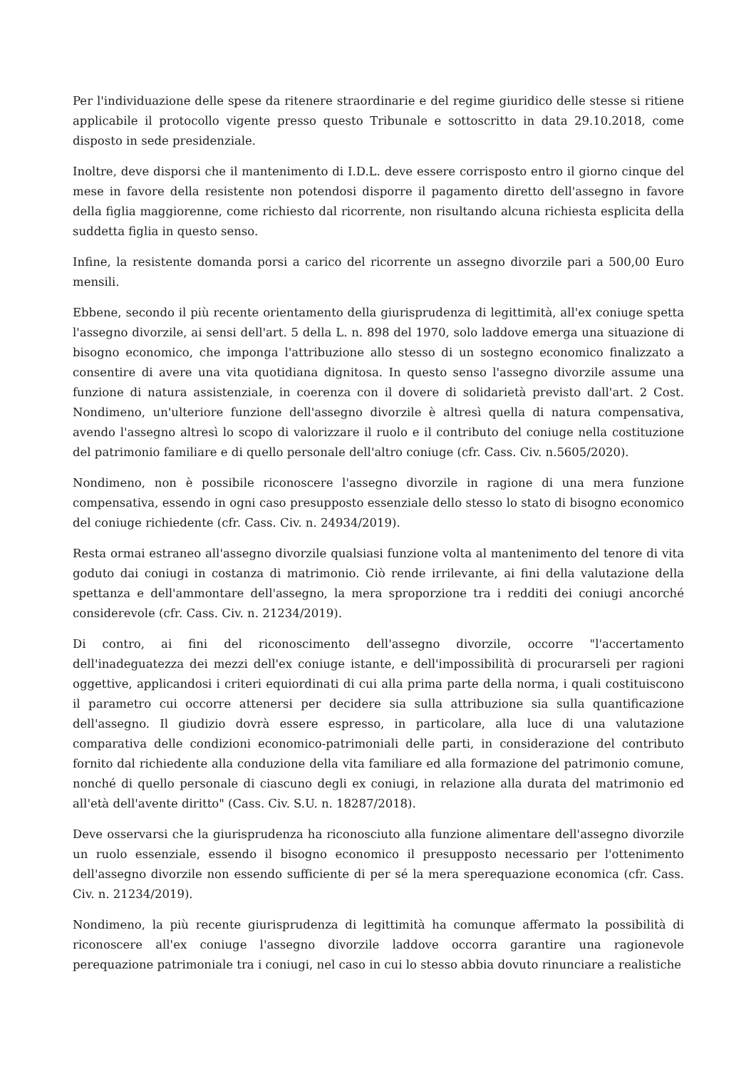Per l'individuazione delle spese da ritenere straordinarie e del regime giuridico delle stesse si ritiene applicabile il protocollo vigente presso questo Tribunale e sottoscritto in data 29.10.2018, come disposto in sede presidenziale.
Inoltre, deve disporsi che il mantenimento di I.D.L. deve essere corrisposto entro il giorno cinque del mese in favore della resistente non potendosi disporre il pagamento diretto dell'assegno in favore della figlia maggiorenne, come richiesto dal ricorrente, non risultando alcuna richiesta esplicita della suddetta figlia in questo senso.
Infine, la resistente domanda porsi a carico del ricorrente un assegno divorzile pari a 500,00 Euro mensili.
Ebbene, secondo il più recente orientamento della giurisprudenza di legittimità, all'ex coniuge spetta l'assegno divorzile, ai sensi dell'art. 5 della L. n. 898 del 1970, solo laddove emerga una situazione di bisogno economico, che imponga l'attribuzione allo stesso di un sostegno economico finalizzato a consentire di avere una vita quotidiana dignitosa. In questo senso l'assegno divorzile assume una funzione di natura assistenziale, in coerenza con il dovere di solidarietà previsto dall'art. 2 Cost. Nondimeno, un'ulteriore funzione dell'assegno divorzile è altresì quella di natura compensativa, avendo l'assegno altresì lo scopo di valorizzare il ruolo e il contributo del coniuge nella costituzione del patrimonio familiare e di quello personale dell'altro coniuge (cfr. Cass. Civ. n.5605/2020).
Nondimeno, non è possibile riconoscere l'assegno divorzile in ragione di una mera funzione compensativa, essendo in ogni caso presupposto essenziale dello stesso lo stato di bisogno economico del coniuge richiedente (cfr. Cass. Civ. n. 24934/2019).
Resta ormai estraneo all'assegno divorzile qualsiasi funzione volta al mantenimento del tenore di vita goduto dai coniugi in costanza di matrimonio. Ciò rende irrilevante, ai fini della valutazione della spettanza e dell'ammontare dell'assegno, la mera sproporzione tra i redditi dei coniugi ancorché considerevole (cfr. Cass. Civ. n. 21234/2019).
Di contro, ai fini del riconoscimento dell'assegno divorzile, occorre "l'accertamento dell'inadeguatezza dei mezzi dell'ex coniuge istante, e dell'impossibilità di procurarseli per ragioni oggettive, applicandosi i criteri equiordinati di cui alla prima parte della norma, i quali costituiscono il parametro cui occorre attenersi per decidere sia sulla attribuzione sia sulla quantificazione dell'assegno. Il giudizio dovrà essere espresso, in particolare, alla luce di una valutazione comparativa delle condizioni economico-patrimoniali delle parti, in considerazione del contributo fornito dal richiedente alla conduzione della vita familiare ed alla formazione del patrimonio comune, nonché di quello personale di ciascuno degli ex coniugi, in relazione alla durata del matrimonio ed all'età dell'avente diritto" (Cass. Civ. S.U. n. 18287/2018).
Deve osservarsi che la giurisprudenza ha riconosciuto alla funzione alimentare dell'assegno divorzile un ruolo essenziale, essendo il bisogno economico il presupposto necessario per l'ottenimento dell'assegno divorzile non essendo sufficiente di per sé la mera sperequazione economica (cfr. Cass. Civ. n. 21234/2019).
Nondimeno, la più recente giurisprudenza di legittimità ha comunque affermato la possibilità di riconoscere all'ex coniuge l'assegno divorzile laddove occorra garantire una ragionevole perequazione patrimoniale tra i coniugi, nel caso in cui lo stesso abbia dovuto rinunciare a realistiche